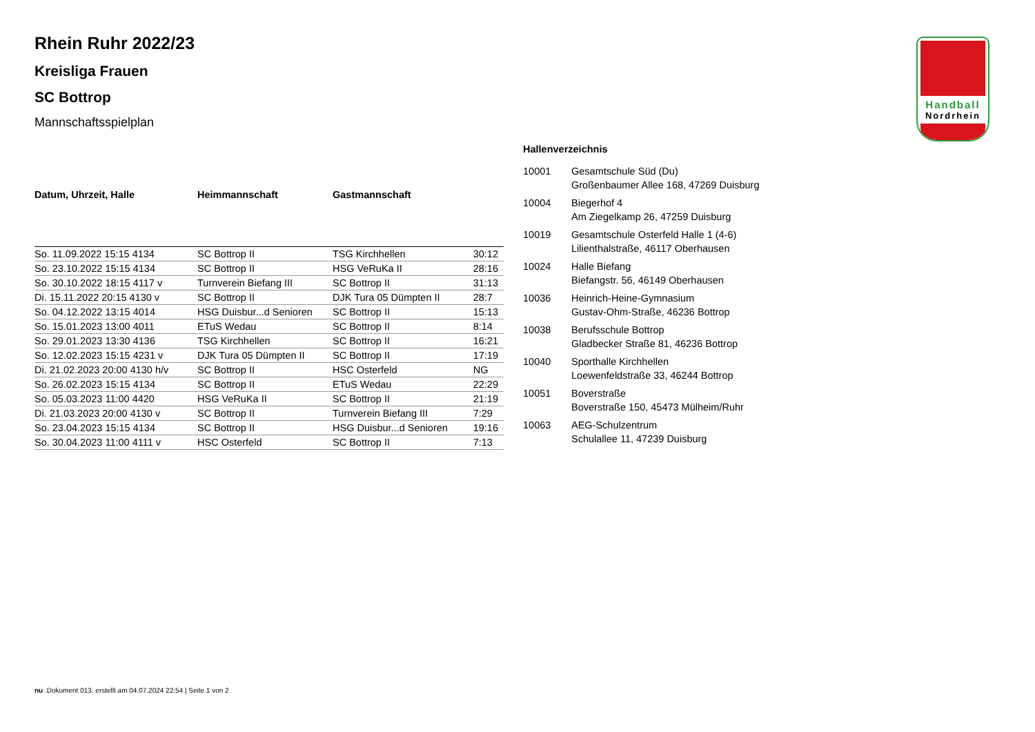Handball
Nordrhein
Rhein Ruhr 2022/23
Kreisliga Frauen
SC Bottrop
Mannschaftsspielplan
| Datum, Uhrzeit, Halle | Heimmannschaft | Gastmannschaft | |
| --- | --- | --- | --- |
| So. 11.09.2022 15:15 4134 | SC Bottrop II | TSG Kirchhellen | 30:12 |
| So. 23.10.2022 15:15 4134 | SC Bottrop II | HSG VeRuKa II | 28:16 |
| So. 30.10.2022 18:15 4117 v | Turnverein Biefang III | SC Bottrop II | 31:13 |
| Di. 15.11.2022 20:15 4130 v | SC Bottrop II | DJK Tura 05 Dümpten II | 28:7 |
| So. 04.12.2022 13:15 4014 | HSG Duisbur...d Senioren | SC Bottrop II | 15:13 |
| So. 15.01.2023 13:00 4011 | ETuS Wedau | SC Bottrop II | 8:14 |
| So. 29.01.2023 13:30 4136 | TSG Kirchhellen | SC Bottrop II | 16:21 |
| So. 12.02.2023 15:15 4231 v | DJK Tura 05 Dümpten II | SC Bottrop II | 17:19 |
| Di. 21.02.2023 20:00 4130 h/v | SC Bottrop II | HSC Osterfeld | NG |
| So. 26.02.2023 15:15 4134 | SC Bottrop II | ETuS Wedau | 22:29 |
| So. 05.03.2023 11:00 4420 | HSG VeRuKa II | SC Bottrop II | 21:19 |
| Di. 21.03.2023 20:00 4130 v | SC Bottrop II | Turnverein Biefang III | 7:29 |
| So. 23.04.2023 15:15 4134 | SC Bottrop II | HSG Duisbur...d Senioren | 19:16 |
| So. 30.04.2023 11:00 4111 v | HSC Osterfeld | SC Bottrop II | 7:13 |
Hallenverzeichnis
10001 Gesamtschule Süd (Du)
Großenbaumer Allee 168, 47269 Duisburg
10004 Biegerhof 4
Am Ziegelkamp 26, 47259 Duisburg
10019 Gesamtschule Osterfeld Halle 1 (4-6)
Lilienthalstraße, 46117 Oberhausen
10024 Halle Biefang
Biefangstr. 56, 46149 Oberhausen
10036 Heinrich-Heine-Gymnasium
Gustav-Ohm-Straße, 46236 Bottrop
10038 Berufsschule Bottrop
Gladbecker Straße 81, 46236 Bottrop
10040 Sporthalle Kirchhellen
Loewenfeldstraße 33, 46244 Bottrop
10051 Boverstraße
Boverstraße 150, 45473 Mülheim/Ruhr
10063 AEG-Schulzentrum
Schulallee 11, 47239 Duisburg
nu .Dokument 013, erstellt am 04.07.2024 22:54 | Seite 1 von 2